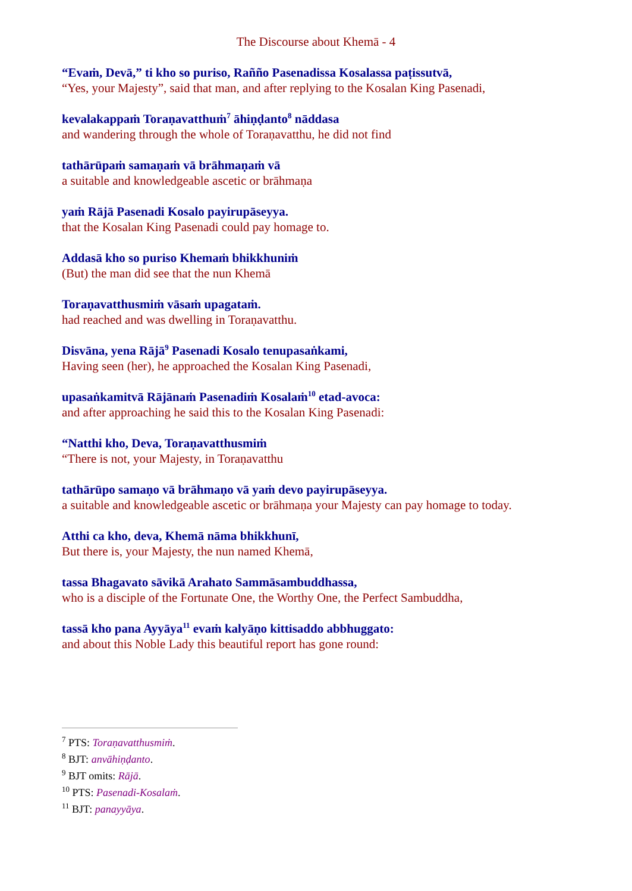The Discourse about Khemā - 4
“Evaṁ, Devā,” ti kho so puriso, Rañño Pasenadissa Kosalassa paṭissutvā,
“Yes, your Majesty”, said that man, and after replying to the Kosalan King Pasenadi,
kevalakappaṁ Toraṇavatthuṁ<sup>7</sup> āhiṇḍanto<sup>8</sup> nāddasa
and wandering through the whole of Toraṇavatthu, he did not find
tathārūpaṁ samaṇaṁ vā brāhmaṇaṁ vā
a suitable and knowledgeable ascetic or brāhmaṇa
yaṁ Rājā Pasenadi Kosalo payirupāseyya.
that the Kosalan King Pasenadi could pay homage to.
Addasā kho so puriso Khemaṁ bhikkhuniṁ
(But) the man did see that the nun Khemā
Toraṇavatthusmiṁ vāsaṁ upagataṁ.
had reached and was dwelling in Toraṇavatthu.
Disvāna, yena Rājā<sup>9</sup> Pasenadi Kosalo tenupasaṅkami,
Having seen (her), he approached the Kosalan King Pasenadi,
upasaṅkamitvā Rājānaṁ Pasenadiṁ Kosalaṁ<sup>10</sup> etad-avoca:
and after approaching he said this to the Kosalan King Pasenadi:
“Natthi kho, Deva, Toraṇavatthusmiṁ
“There is not, your Majesty, in Toraṇavatthu
tathārūpo samaṇo vā brāhmaṇo vā yaṁ devo payirupāseyya.
a suitable and knowledgeable ascetic or brāhmaṇa your Majesty can pay homage to today.
Atthi ca kho, deva, Khemā nāma bhikkhunī,
But there is, your Majesty, the nun named Khemā,
tassa Bhagavato sāvikā Arahato Sammāsambuddhassa,
who is a disciple of the Fortunate One, the Worthy One, the Perfect Sambuddha,
tassā kho pana Ayyāya<sup>11</sup> evaṁ kalyāṇo kittisaddo abbhuggato:
and about this Noble Lady this beautiful report has gone round:
<sup>7</sup> PTS: Toraṇavatthusmiṁ.
<sup>8</sup> BJT: anvāhiṇḍanto.
<sup>9</sup> BJT omits: Rājā.
<sup>10</sup> PTS: Pasenadi-Kosalaṁ.
<sup>11</sup> BJT: panayyāya.